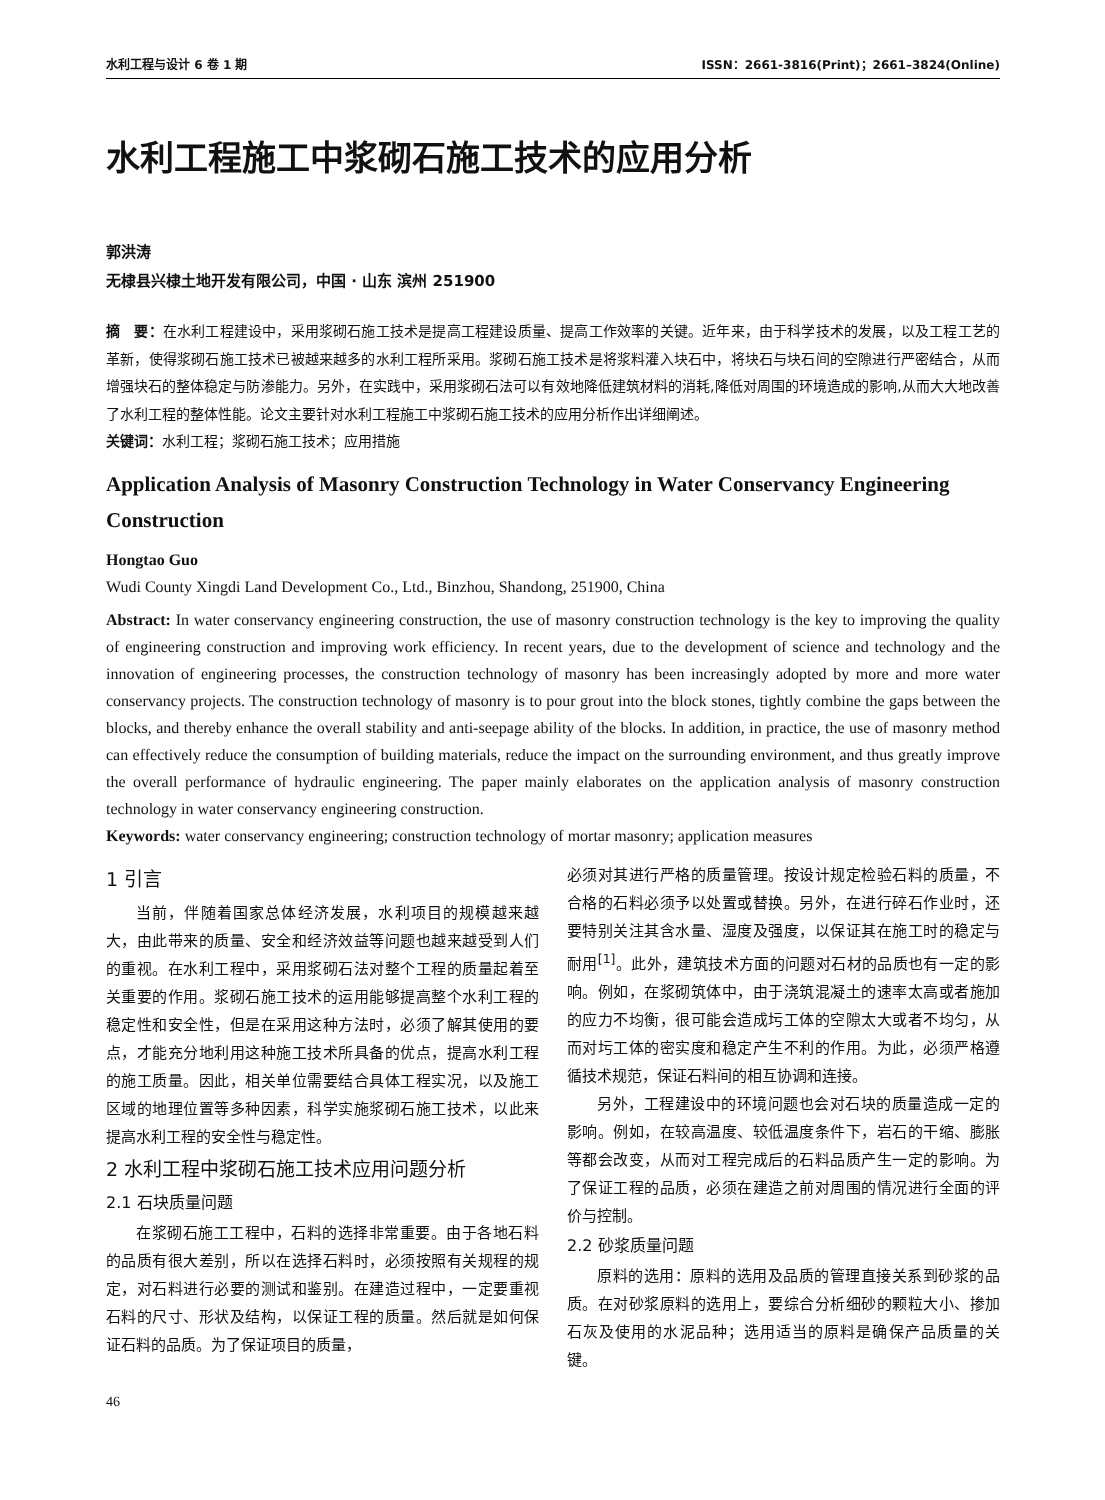水利工程与设计 6 卷 1 期 ISSN：2661-3816(Print)；2661–3824(Online)
水利工程施工中浆砌石施工技术的应用分析
郭洪涛
无棣县兴棣土地开发有限公司，中国 · 山东 滨州 251900
摘　要：在水利工程建设中，采用浆砌石施工技术是提高工程建设质量、提高工作效率的关键。近年来，由于科学技术的发展，以及工程工艺的革新，使得浆砌石施工技术已被越来越多的水利工程所采用。浆砌石施工技术是将浆料灌入块石中，将块石与块石间的空隙进行严密结合，从而增强块石的整体稳定与防渗能力。另外，在实践中，采用浆砌石法可以有效地降低建筑材料的消耗,降低对周围的环境造成的影响,从而大大地改善了水利工程的整体性能。论文主要针对水利工程施工中浆砌石施工技术的应用分析作出详细阐述。
关键词：水利工程；浆砌石施工技术；应用措施
Application Analysis of Masonry Construction Technology in Water Conservancy Engineering Construction
Hongtao Guo
Wudi County Xingdi Land Development Co., Ltd., Binzhou, Shandong, 251900, China
Abstract: In water conservancy engineering construction, the use of masonry construction technology is the key to improving the quality of engineering construction and improving work efficiency. In recent years, due to the development of science and technology and the innovation of engineering processes, the construction technology of masonry has been increasingly adopted by more and more water conservancy projects. The construction technology of masonry is to pour grout into the block stones, tightly combine the gaps between the blocks, and thereby enhance the overall stability and anti-seepage ability of the blocks. In addition, in practice, the use of masonry method can effectively reduce the consumption of building materials, reduce the impact on the surrounding environment, and thus greatly improve the overall performance of hydraulic engineering. The paper mainly elaborates on the application analysis of masonry construction technology in water conservancy engineering construction.
Keywords: water conservancy engineering; construction technology of mortar masonry; application measures
1 引言
当前，伴随着国家总体经济发展，水利项目的规模越来越大，由此带来的质量、安全和经济效益等问题也越来越受到人们的重视。在水利工程中，采用浆砌石法对整个工程的质量起着至关重要的作用。浆砌石施工技术的运用能够提高整个水利工程的稳定性和安全性，但是在采用这种方法时，必须了解其使用的要点，才能充分地利用这种施工技术所具备的优点，提高水利工程的施工质量。因此，相关单位需要结合具体工程实况，以及施工区域的地理位置等多种因素，科学实施浆砌石施工技术，以此来提高水利工程的安全性与稳定性。
2 水利工程中浆砌石施工技术应用问题分析
2.1 石块质量问题
在浆砌石施工工程中，石料的选择非常重要。由于各地石料的品质有很大差别，所以在选择石料时，必须按照有关规程的规定，对石料进行必要的测试和鉴别。在建造过程中，一定要重视石料的尺寸、形状及结构，以保证工程的质量。然后就是如何保证石料的品质。为了保证项目的质量，
必须对其进行严格的质量管理。按设计规定检验石料的质量，不合格的石料必须予以处置或替换。另外，在进行碎石作业时，还要特别关注其含水量、湿度及强度，以保证其在施工时的稳定与耐用<sup>[1]</sup>。此外，建筑技术方面的问题对石材的品质也有一定的影响。例如，在浆砌筑体中，由于浇筑混凝土的速率太高或者施加的应力不均衡，很可能会造成圬工体的空隙太大或者不均匀，从而对圬工体的密实度和稳定产生不利的作用。为此，必须严格遵循技术规范，保证石料间的相互协调和连接。
另外，工程建设中的环境问题也会对石块的质量造成一定的影响。例如，在较高温度、较低温度条件下，岩石的干缩、膨胀等都会改变，从而对工程完成后的石料品质产生一定的影响。为了保证工程的品质，必须在建造之前对周围的情况进行全面的评价与控制。
2.2 砂浆质量问题
原料的选用：原料的选用及品质的管理直接关系到砂浆的品质。在对砂浆原料的选用上，要综合分析细砂的颗粒大小、掺加石灰及使用的水泥品种；选用适当的原料是确保产品质量的关键。
46